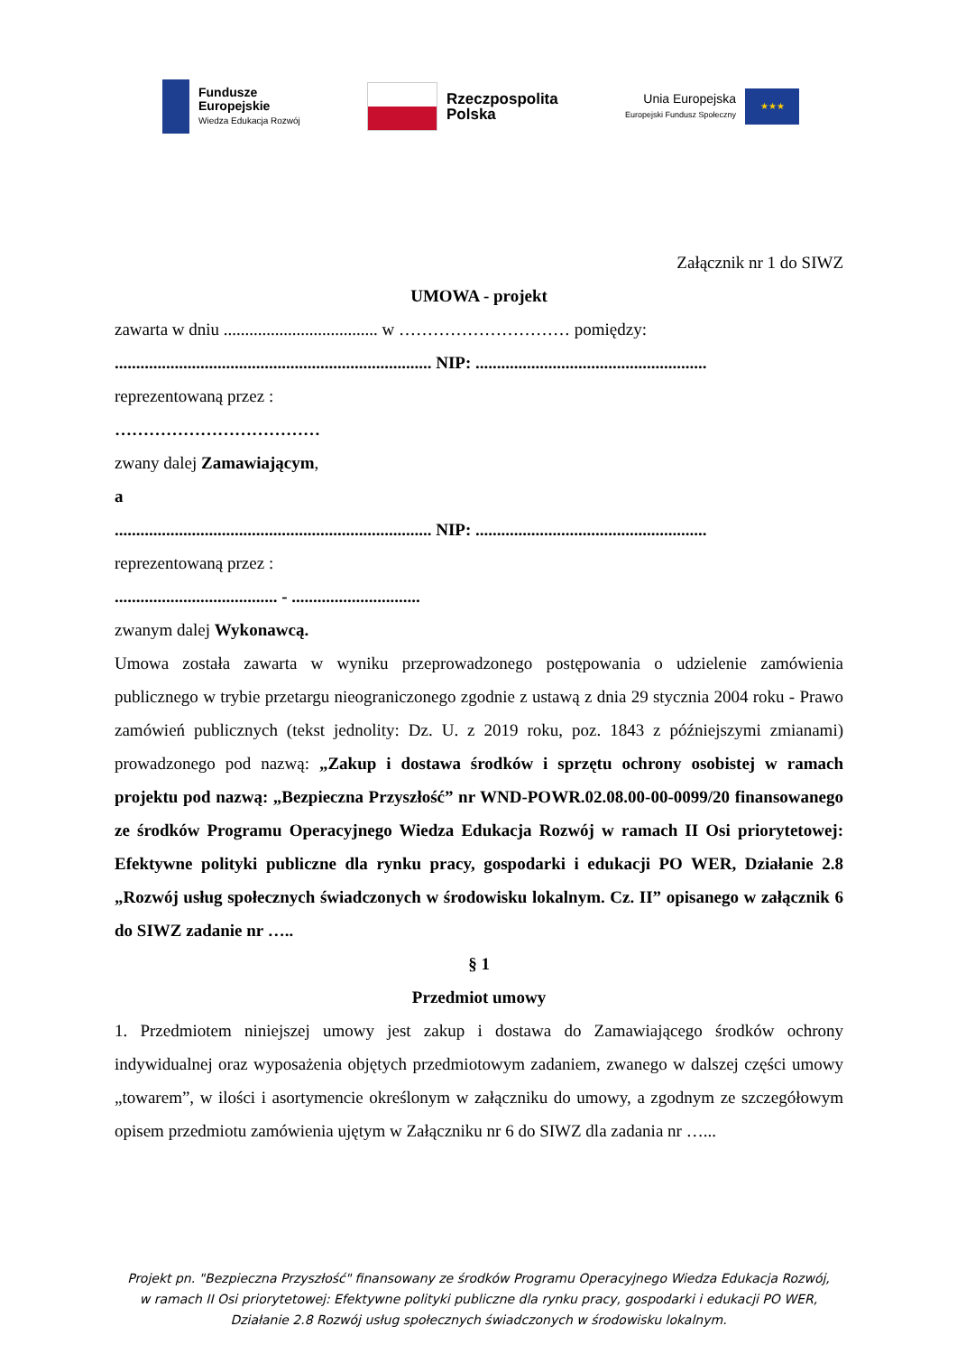Fundusze
Europejskie
Wiedza Edukacja Rozwój
Rzeczpospolita
Polska
Unia Europejska
Europejski Fundusz Społeczny
★★★
Załącznik nr 1 do SIWZ
UMOWA - projekt
zawarta w dniu .................................... w ………………………… pomiędzy:
.......................................................................... NIP: ......................................................
reprezentowaną przez :
………………………………
zwany dalej Zamawiającym,
a
.......................................................................... NIP: ......................................................
reprezentowaną przez :
...................................... - ..............................
zwanym dalej Wykonawcą.
Umowa została zawarta w wyniku przeprowadzonego postępowania o udzielenie zamówienia publicznego w trybie przetargu nieograniczonego zgodnie z ustawą z dnia 29 stycznia 2004 roku - Prawo zamówień publicznych (tekst jednolity: Dz. U. z 2019 roku, poz. 1843 z późniejszymi zmianami) prowadzonego pod nazwą: „Zakup i dostawa środków i sprzętu ochrony osobistej w ramach projektu pod nazwą: „Bezpieczna Przyszłość” nr WND-POWR.02.08.00-00-0099/20 finansowanego ze środków Programu Operacyjnego Wiedza Edukacja Rozwój w ramach II Osi priorytetowej: Efektywne polityki publiczne dla rynku pracy, gospodarki i edukacji PO WER, Działanie 2.8 „Rozwój usług społecznych świadczonych w środowisku lokalnym. Cz. II” opisanego w załącznik 6 do SIWZ zadanie nr …..
§ 1
Przedmiot umowy
1. Przedmiotem niniejszej umowy jest zakup i dostawa do Zamawiającego środków ochrony indywidualnej oraz wyposażenia objętych przedmiotowym zadaniem, zwanego w dalszej części umowy „towarem”, w ilości i asortymencie określonym w załączniku do umowy, a zgodnym ze szczegółowym opisem przedmiotu zamówienia ujętym w Załączniku nr 6 do SIWZ dla zadania nr …...
Projekt pn. "Bezpieczna Przyszłość" finansowany ze środków Programu Operacyjnego Wiedza Edukacja Rozwój,
w ramach II Osi priorytetowej: Efektywne polityki publiczne dla rynku pracy, gospodarki i edukacji PO WER,
Działanie 2.8 Rozwój usług społecznych świadczonych w środowisku lokalnym.